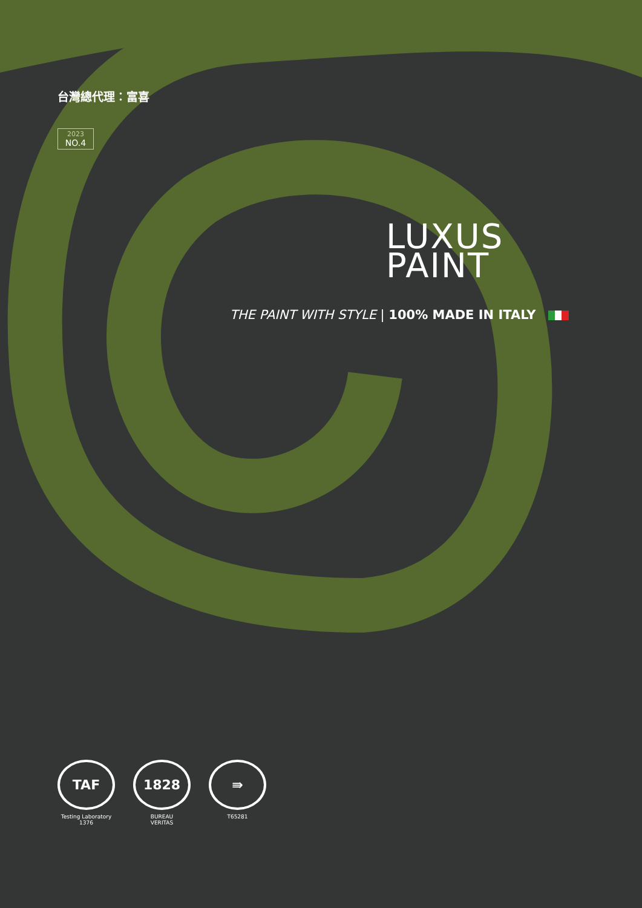台灣總代理：富喜
2023
NO.4
LUXUS
PAINT
THE PAINT WITH STYLE | 100% MADE IN ITALY
TAF
Testing Laboratory
1376
1828
BUREAU
VERITAS
⇛
T65281